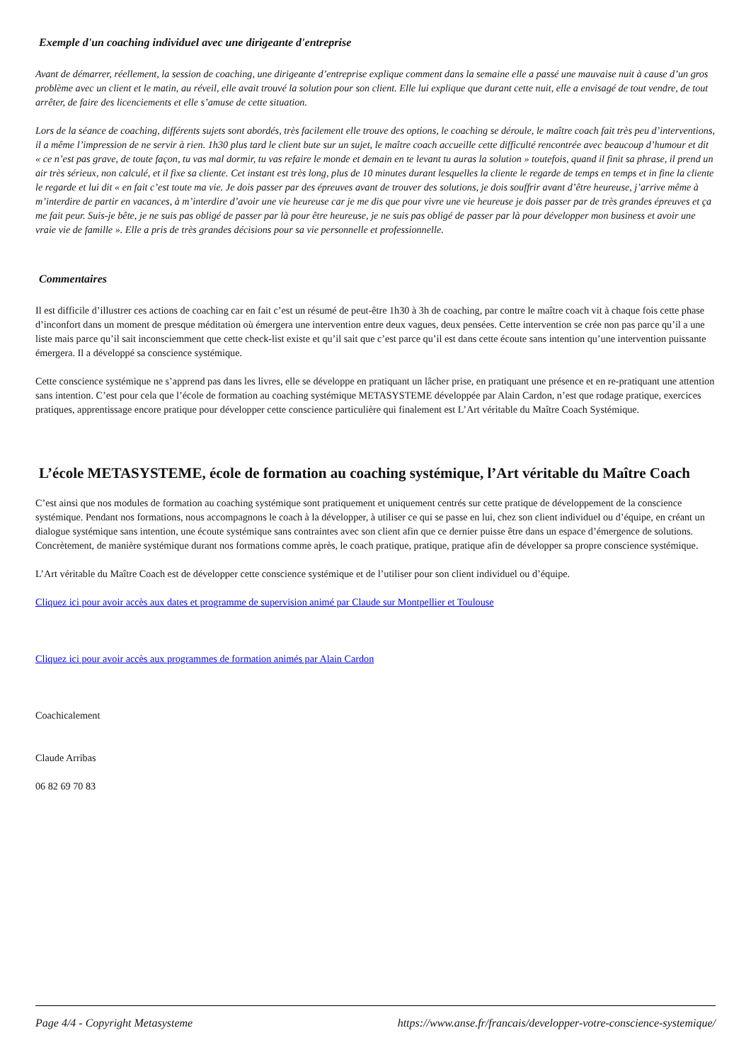Exemple d'un coaching individuel avec une dirigeante d'entreprise
Avant de démarrer, réellement, la session de coaching, une dirigeante d’entreprise explique comment dans la semaine elle a passé une mauvaise nuit à cause d’un gros problème avec un client et le matin, au réveil, elle avait trouvé la solution pour son client. Elle lui explique que durant cette nuit, elle a envisagé de tout vendre, de tout arrêter, de faire des licenciements et elle s’amuse de cette situation.
Lors de la séance de coaching, différents sujets sont abordés, très facilement elle trouve des options, le coaching se déroule, le maître coach fait très peu d’interventions, il a même l’impression de ne servir à rien. 1h30 plus tard le client bute sur un sujet, le maître coach accueille cette difficulté rencontrée avec beaucoup d’humour et dit « ce n’est pas grave, de toute façon, tu vas mal dormir, tu vas refaire le monde et demain en te levant tu auras la solution » toutefois, quand il finit sa phrase, il prend un air très sérieux, non calculé, et il fixe sa cliente. Cet instant est très long, plus de 10 minutes durant lesquelles la cliente le regarde de temps en temps et in fine la cliente le regarde et lui dit « en fait c’est toute ma vie. Je dois passer par des épreuves avant de trouver des solutions, je dois souffrir avant d’être heureuse, j’arrive même à m’interdire de partir en vacances, à m’interdire d’avoir une vie heureuse car je me dis que pour vivre une vie heureuse je dois passer par de très grandes épreuves et ça me fait peur. Suis-je bête, je ne suis pas obligé de passer par là pour être heureuse, je ne suis pas obligé de passer par là pour développer mon business et avoir une vraie vie de famille ». Elle a pris de très grandes décisions pour sa vie personnelle et professionnelle.
Commentaires
Il est difficile d’illustrer ces actions de coaching car en fait c’est un résumé de peut-être 1h30 à 3h de coaching, par contre le maître coach vit à chaque fois cette phase d’inconfort dans un moment de presque méditation où émergera une intervention entre deux vagues, deux pensées. Cette intervention se crée non pas parce qu’il a une liste mais parce qu’il sait inconsciemment que cette check-list existe et qu’il sait que c’est parce qu’il est dans cette écoute sans intention qu’une intervention puissante émergera. Il a développé sa conscience systémique.
Cette conscience systémique ne s’apprend pas dans les livres, elle se développe en pratiquant un lâcher prise, en pratiquant une présence et en re-pratiquant une attention sans intention. C’est pour cela que l’école de formation au coaching systémique METASYSTEME développée par Alain Cardon, n’est que rodage pratique, exercices pratiques, apprentissage encore pratique pour développer cette conscience particulière qui finalement est L’Art véritable du Maître Coach Systémique.
L’école METASYSTEME, école de formation au coaching systémique, l’Art véritable du Maître Coach
C’est ainsi que nos modules de formation au coaching systémique sont pratiquement et uniquement centrés sur cette pratique de développement de la conscience systémique. Pendant nos formations, nous accompagnons le coach à la développer, à utiliser ce qui se passe en lui, chez son client individuel ou d’équipe, en créant un dialogue systémique sans intention, une écoute systémique sans contraintes avec son client afin que ce dernier puisse être dans un espace d’émergence de solutions. Concrètement, de manière systémique durant nos formations comme après, le coach pratique, pratique, pratique afin de développer sa propre conscience systémique.
L’Art véritable du Maître Coach est de développer cette conscience systémique et de l’utiliser pour son client individuel ou d’équipe.
Cliquez ici pour avoir accès aux dates et programme de supervision animé par Claude sur Montpellier et Toulouse
Cliquez ici pour avoir accès aux programmes de formation animés par Alain Cardon
Coachicalement
Claude Arribas
06 82 69 70 83
Page 4/4 - Copyright Metasysteme https://www.anse.fr/francais/developper-votre-conscience-systemique/